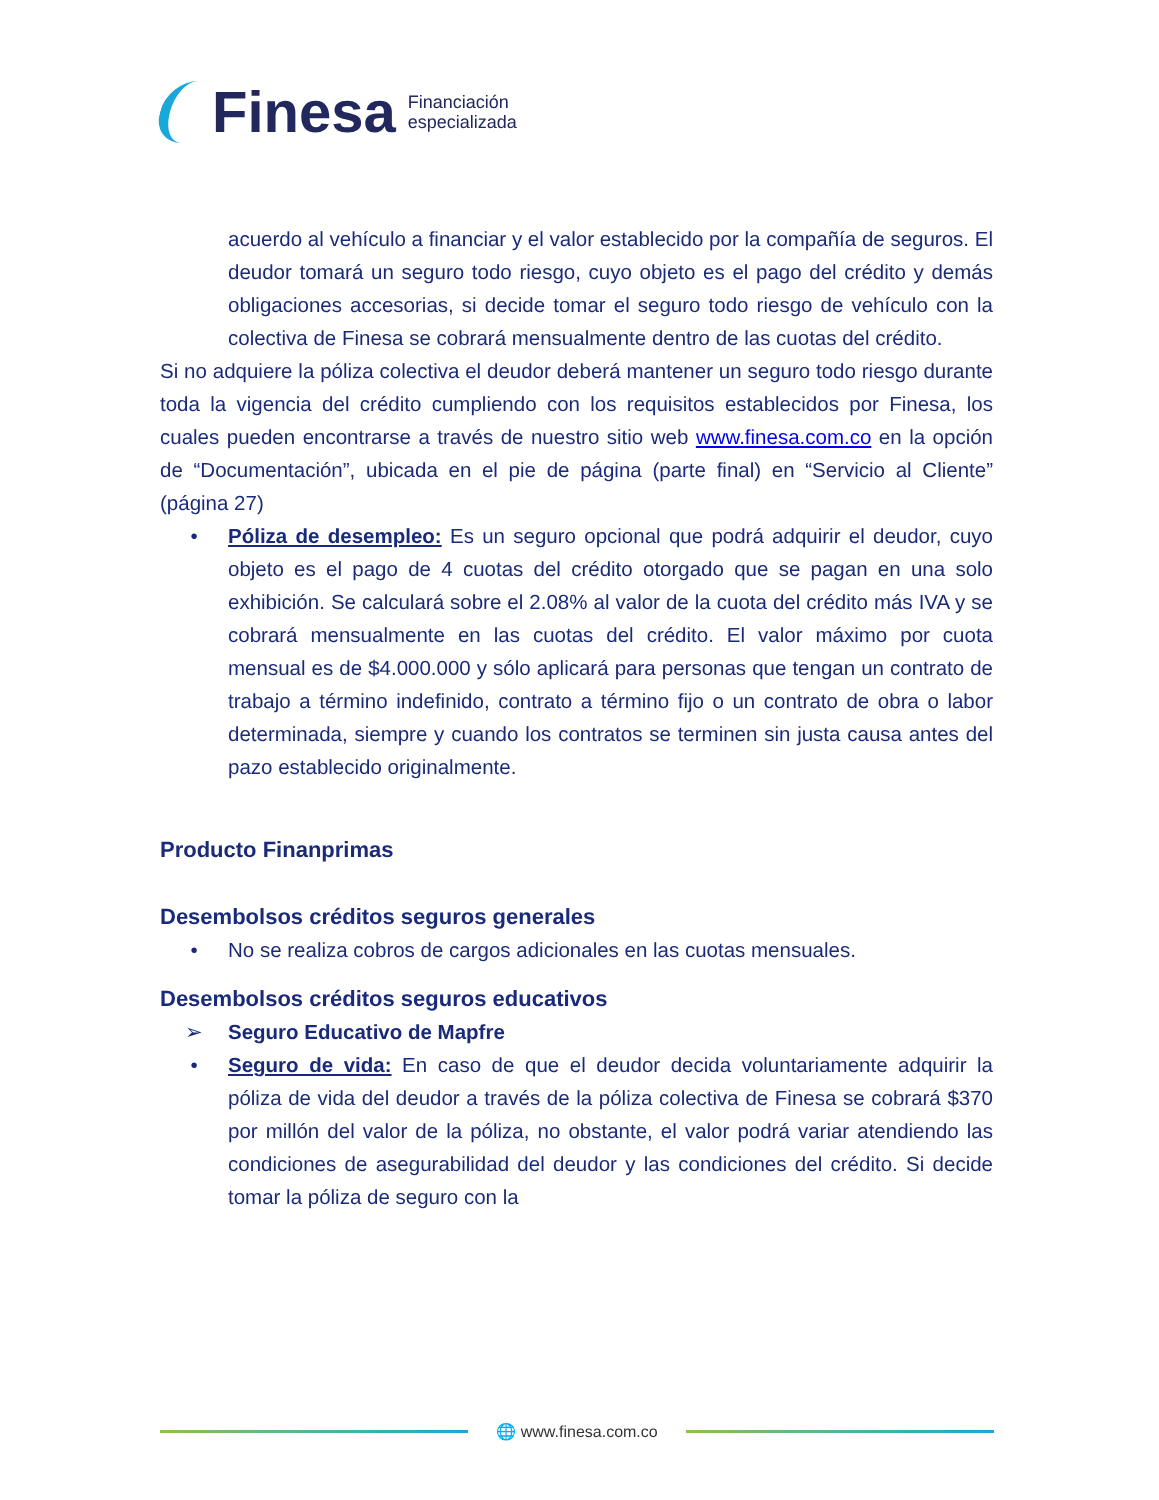Finesa
Financiación
especializada
acuerdo al vehículo a financiar y el valor establecido por la compañía de seguros. El deudor tomará un seguro todo riesgo, cuyo objeto es el pago del crédito y demás obligaciones accesorias, si decide tomar el seguro todo riesgo de vehículo con la colectiva de Finesa se cobrará mensualmente dentro de las cuotas del crédito.
Si no adquiere la póliza colectiva el deudor deberá mantener un seguro todo riesgo durante toda la vigencia del crédito cumpliendo con los requisitos establecidos por Finesa, los cuales pueden encontrarse a través de nuestro sitio web www.finesa.com.co en la opción de “Documentación”, ubicada en el pie de página (parte final) en “Servicio al Cliente” (página 27)
• Póliza de desempleo: Es un seguro opcional que podrá adquirir el deudor, cuyo objeto es el pago de 4 cuotas del crédito otorgado que se pagan en una solo exhibición. Se calculará sobre el 2.08% al valor de la cuota del crédito más IVA y se cobrará mensualmente en las cuotas del crédito. El valor máximo por cuota mensual es de $4.000.000 y sólo aplicará para personas que tengan un contrato de trabajo a término indefinido, contrato a término fijo o un contrato de obra o labor determinada, siempre y cuando los contratos se terminen sin justa causa antes del pazo establecido originalmente.
Producto Finanprimas
Desembolsos créditos seguros generales
• No se realiza cobros de cargos adicionales en las cuotas mensuales.
Desembolsos créditos seguros educativos
➢ Seguro Educativo de Mapfre
• Seguro de vida: En caso de que el deudor decida voluntariamente adquirir la póliza de vida del deudor a través de la póliza colectiva de Finesa se cobrará $370 por millón del valor de la póliza, no obstante, el valor podrá variar atendiendo las condiciones de asegurabilidad del deudor y las condiciones del crédito. Si decide tomar la póliza de seguro con la
🌐 www.finesa.com.co